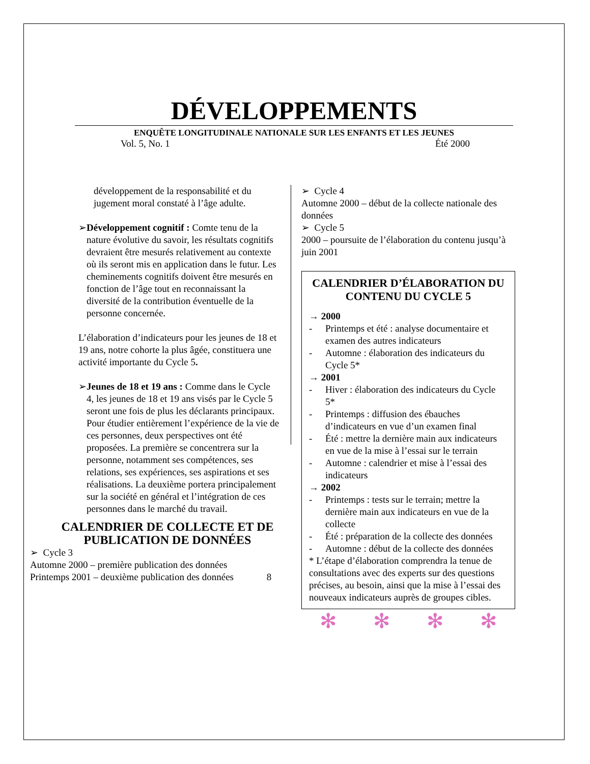DÉVELOPPEMENTS
ENQUÊTE LONGITUDINALE NATIONALE SUR LES ENFANTS ET LES JEUNES
Vol. 5, No. 1 Été 2000
développement de la responsabilité et du jugement moral constaté à l’âge adulte.
➢ Développement cognitif : Comte tenu de la nature évolutive du savoir, les résultats cognitifs devraient être mesurés relativement au contexte où ils seront mis en application dans le futur. Les cheminements cognitifs doivent être mesurés en fonction de l’âge tout en reconnaissant la diversité de la contribution éventuelle de la personne concernée.
L’élaboration d’indicateurs pour les jeunes de 18 et 19 ans, notre cohorte la plus âgée, constituera une activité importante du Cycle 5.
➢ Jeunes de 18 et 19 ans : Comme dans le Cycle 4, les jeunes de 18 et 19 ans visés par le Cycle 5 seront une fois de plus les déclarants principaux. Pour étudier entièrement l’expérience de la vie de ces personnes, deux perspectives ont été proposées. La première se concentrera sur la personne, notamment ses compétences, ses relations, ses expériences, ses aspirations et ses réalisations. La deuxième portera principalement sur la société en général et l’intégration de ces personnes dans le marché du travail.
CALENDRIER DE COLLECTE ET DE PUBLICATION DE DONNÉES
➢ Cycle 3
Automne 2000 – première publication des données
Printemps 2001 – deuxième publication des données 8
➢ Cycle 4
Automne 2000 – début de la collecte nationale des données
➢ Cycle 5
2000 – poursuite de l’élaboration du contenu jusqu’à juin 2001
CALENDRIER D’ÉLABORATION DU CONTENU DU CYCLE 5
→ 2000
- Printemps et été : analyse documentaire et examen des autres indicateurs
- Automne : élaboration des indicateurs du Cycle 5*
→ 2001
- Hiver : élaboration des indicateurs du Cycle 5*
- Printemps : diffusion des ébauches d’indicateurs en vue d’un examen final
- Été : mettre la dernière main aux indicateurs en vue de la mise à l’essai sur le terrain
- Automne : calendrier et mise à l’essai des indicateurs
→ 2002
- Printemps : tests sur le terrain; mettre la dernière main aux indicateurs en vue de la collecte
- Été : préparation de la collecte des données
- Automne : début de la collecte des données
* L’étape d’élaboration comprendra la tenue de consultations avec des experts sur des questions précises, au besoin, ainsi que la mise à l’essai des nouveaux indicateurs auprès de groupes cibles.
✻ ✻ ✻ ✻